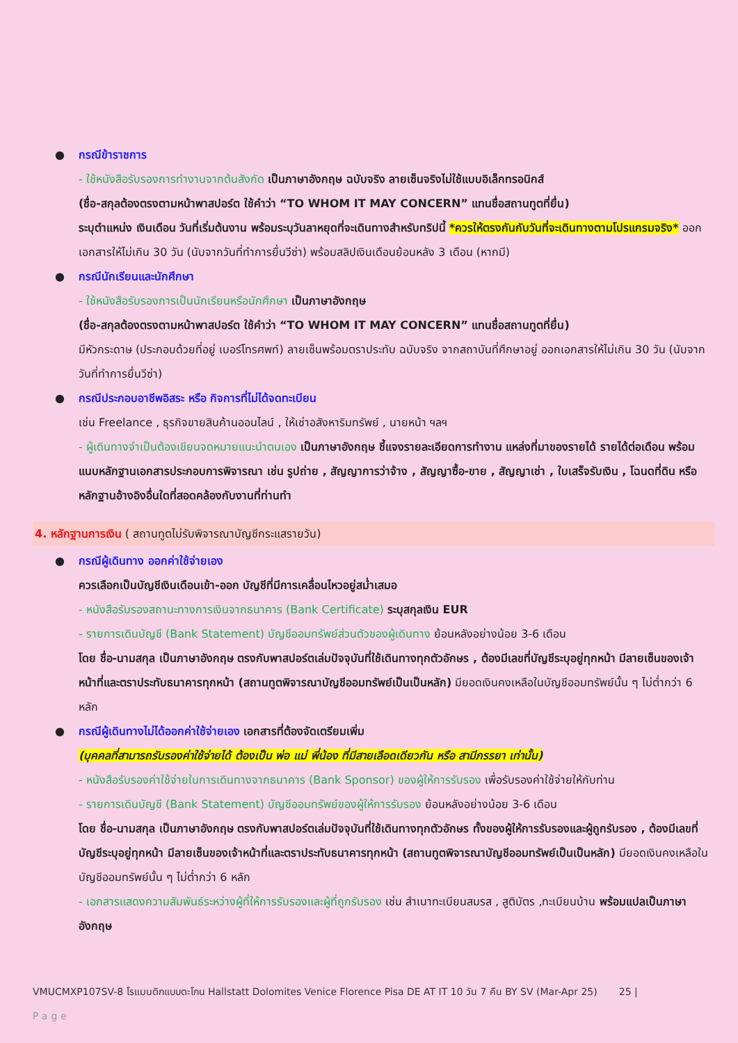●
กรณีข้าราชการ
- ใช้หนังสือรับรองการทำงานจากต้นสังกัด เป็นภาษาอังกฤษ ฉบับจริง ลายเซ็นจริงไม่ใช้แบบอิเล็กทรอนิกส์
(ชื่อ-สกุลต้องตรงตามหน้าพาสปอร์ต ใช้คำว่า “TO WHOM IT MAY CONCERN” แทนชื่อสถานทูตที่ยื่น)
ระบุตำแหน่ง เงินเดือน วันที่เริ่มต้นงาน พร้อมระบุวันลาหยุดที่จะเดินทางสำหรับทริปนี้ *ควรให้ตรงกันกับวันที่จะเดินทางตามโปรแกรมจริง* ออกเอกสารให้ไม่เกิน 30 วัน (นับจากวันที่ทำการยื่นวีซ่า) พร้อมสลิปเงินเดือนย้อนหลัง 3 เดือน (หากมี)
●
กรณีนักเรียนและนักศึกษา
- ใช้หนังสือรับรองการเป็นนักเรียนหรือนักศึกษา เป็นภาษาอังกฤษ
(ชื่อ-สกุลต้องตรงตามหน้าพาสปอร์ต ใช้คำว่า “TO WHOM IT MAY CONCERN” แทนชื่อสถานทูตที่ยื่น)
มีหัวกระดาษ (ประกอบด้วยที่อยู่ เบอร์โทรศพท์) ลายเซ็นพร้อมตราประทับ ฉบับจริง จากสถาบันที่ศึกษาอยู่ ออกเอกสารให้ไม่เกิน 30 วัน (นับจากวันที่ทำการยื่นวีซ่า)
●
กรณีประกอบอาชีพอิสระ หรือ กิจการที่ไม่ได้จดทะเบียน
เช่น Freelance , ธุรกิจขายสินค้านออนไลน์ , ให้เช่าอสังหาริมทรัพย์ , นายหน้า ฯลฯ
- ผู้เดินทางจำเป็นต้องเขียนจดหมายแนะนำตนเอง เป็นภาษาอังกฤษ ชี้แจงรายละเอียดการทำงาน แหล่งที่มาของรายได้ รายได้ต่อเดือน พร้อมแนบหลักฐานเอกสารประกอบการพิจารณา เช่น รูปถ่าย , สัญญาการว่าจ้าง , สัญญาซื้อ-ขาย , สัญญาเช่า , ใบเสร็จรับเงิน , โฉนดที่ดิน หรือ หลักฐานอ้างอิงอื่นใดที่สอดคล้องกับงานที่ท่านทำ
4. หลักฐานการเงิน ( สถานทูตไม่รับพิจารณาบัญชีกระแสรายวัน)
●
กรณีผู้เดินทาง ออกค่าใช้จ่ายเอง
ควรเลือกเป็นบัญชีเงินเดือนเข้า-ออก บัญชีที่มีการเคลื่อนไหวอยู่สม่ำเสมอ
- หนังสือรับรองสถานะทางการเงินจากธนาคาร (Bank Certificate) ระบุสกุลเงิน EUR
- รายการเดินบัญชี (Bank Statement) บัญชีออมทรัพย์ส่วนตัวของผู้เดินทาง ย้อนหลังอย่างน้อย 3-6 เดือน
โดย ชื่อ-นามสกุล เป็นภาษาอังกฤษ ตรงกับพาสปอร์ตเล่มปัจจุบันที่ใช้เดินทางทุกตัวอักษร , ต้องมีเลขที่บัญชีระบุอยู่ทุกหน้า มีลายเซ็นของเจ้าหน้าที่และตราประทับธนาคารทุกหน้า (สถานทูตพิจารณาบัญชีออมทรัพย์เป็นเป็นหลัก) มียอดเงินคงเหลือในบัญชีออมทรัพย์นั้น ๆ ไม่ต่ำกว่า 6 หลัก
●
กรณีผู้เดินทางไม่ได้ออกค่าใช้จ่ายเอง เอกสารที่ต้องจัดเตรียมเพิ่ม
(บุคคลที่สามารถรับรองค่าใช้จ่ายได้ ต้องเป็น พ่อ แม่ พี่น้อง ที่มีสายเลือดเดียวกัน หรือ สามีภรรยา เท่านั้น)
- หนังสือรับรองค่าใช้จ่ายในการเดินทางจากธนาคาร (Bank Sponsor) ของผู้ให้การรับรอง เพื่อรับรองค่าใช้จ่ายให้กับท่าน
- รายการเดินบัญชี (Bank Statement) บัญชีออมทรัพย์ของผู้ให้การรับรอง ย้อนหลังอย่างน้อย 3-6 เดือน
โดย ชื่อ-นามสกุล เป็นภาษาอังกฤษ ตรงกับพาสปอร์ตเล่มปัจจุบันที่ใช้เดินทางทุกตัวอักษร ทั้งของผู้ให้การรับรองและผู้ถูกรับรอง , ต้องมีเลขที่บัญชีระบุอยู่ทุกหน้า มีลายเซ็นของเจ้าหน้าที่และตราประทับธนาคารทุกหน้า (สถานทูตพิจารณาบัญชีออมทรัพย์เป็นเป็นหลัก) มียอดเงินคงเหลือในบัญชีออมทรัพย์นั้น ๆ ไม่ต่ำกว่า 6 หลัก
- เอกสารแสดงความสัมพันธ์ระหว่างผู้ที่ให้การรับรองและผู้ที่ถูกรับรอง เช่น สำเนาทะเบียนสมรส , สูติบัตร ,ทะเบียนบ้าน พร้อมแปลเป็นภาษาอังกฤษ
VMUCMXP107SV-8 โรแมนติกแบบตะโกน Hallstatt Dolomites Venice Florence Pisa DE AT IT 10 วัน 7 คืน BY SV (Mar-Apr 25) 25 |
Page